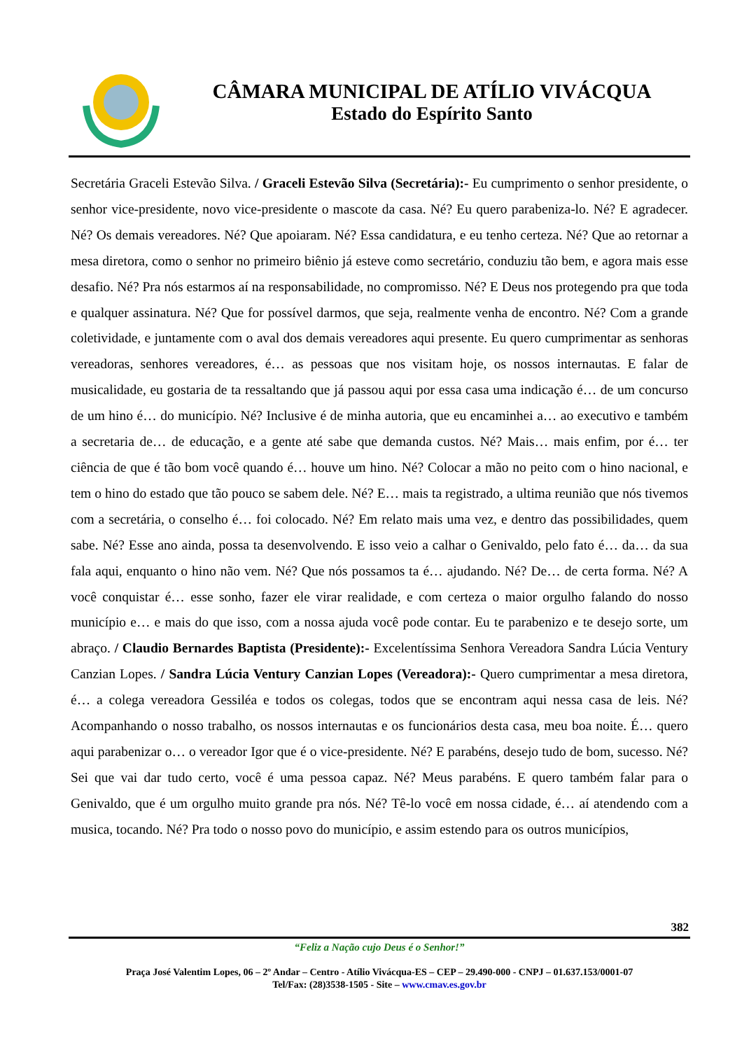CÂMARA MUNICIPAL DE ATÍLIO VIVÁCQUA
Estado do Espírito Santo
Secretária Graceli Estevão Silva. / Graceli Estevão Silva (Secretária):- Eu cumprimento o senhor presidente, o senhor vice-presidente, novo vice-presidente o mascote da casa. Né? Eu quero parabeniza-lo. Né? E agradecer. Né? Os demais vereadores. Né? Que apoiaram. Né? Essa candidatura, e eu tenho certeza. Né? Que ao retornar a mesa diretora, como o senhor no primeiro biênio já esteve como secretário, conduziu tão bem, e agora mais esse desafio. Né? Pra nós estarmos aí na responsabilidade, no compromisso. Né? E Deus nos protegendo pra que toda e qualquer assinatura. Né? Que for possível darmos, que seja, realmente venha de encontro. Né? Com a grande coletividade, e juntamente com o aval dos demais vereadores aqui presente. Eu quero cumprimentar as senhoras vereadoras, senhores vereadores, é… as pessoas que nos visitam hoje, os nossos internautas. E falar de musicalidade, eu gostaria de ta ressaltando que já passou aqui por essa casa uma indicação é… de um concurso de um hino é… do município. Né? Inclusive é de minha autoria, que eu encaminhei a… ao executivo e também a secretaria de… de educação, e a gente até sabe que demanda custos. Né? Mais… mais enfim, por é… ter ciência de que é tão bom você quando é… houve um hino. Né? Colocar a mão no peito com o hino nacional, e tem o hino do estado que tão pouco se sabem dele. Né? E… mais ta registrado, a ultima reunião que nós tivemos com a secretária, o conselho é… foi colocado. Né? Em relato mais uma vez, e dentro das possibilidades, quem sabe. Né? Esse ano ainda, possa ta desenvolvendo. E isso veio a calhar o Genivaldo, pelo fato é… da… da sua fala aqui, enquanto o hino não vem. Né? Que nós possamos ta é… ajudando. Né? De… de certa forma. Né? A você conquistar é… esse sonho, fazer ele virar realidade, e com certeza o maior orgulho falando do nosso município e… e mais do que isso, com a nossa ajuda você pode contar. Eu te parabenizo e te desejo sorte, um abraço. / Claudio Bernardes Baptista (Presidente):- Excelentíssima Senhora Vereadora Sandra Lúcia Ventury Canzian Lopes. / Sandra Lúcia Ventury Canzian Lopes (Vereadora):- Quero cumprimentar a mesa diretora, é… a colega vereadora Gessiléa e todos os colegas, todos que se encontram aqui nessa casa de leis. Né? Acompanhando o nosso trabalho, os nossos internautas e os funcionários desta casa, meu boa noite. É… quero aqui parabenizar o… o vereador Igor que é o vice-presidente. Né? E parabéns, desejo tudo de bom, sucesso. Né? Sei que vai dar tudo certo, você é uma pessoa capaz. Né? Meus parabéns. E quero também falar para o Genivaldo, que é um orgulho muito grande pra nós. Né? Tê-lo você em nossa cidade, é… aí atendendo com a musica, tocando. Né? Pra todo o nosso povo do município, e assim estendo para os outros municípios,
382
“Feliz a Nação cujo Deus é o Senhor!”
Praça José Valentim Lopes, 06 – 2º Andar – Centro - Atílio Vivácqua-ES – CEP – 29.490-000 - CNPJ – 01.637.153/0001-07
Tel/Fax: (28)3538-1505 - Site – www.cmav.es.gov.br